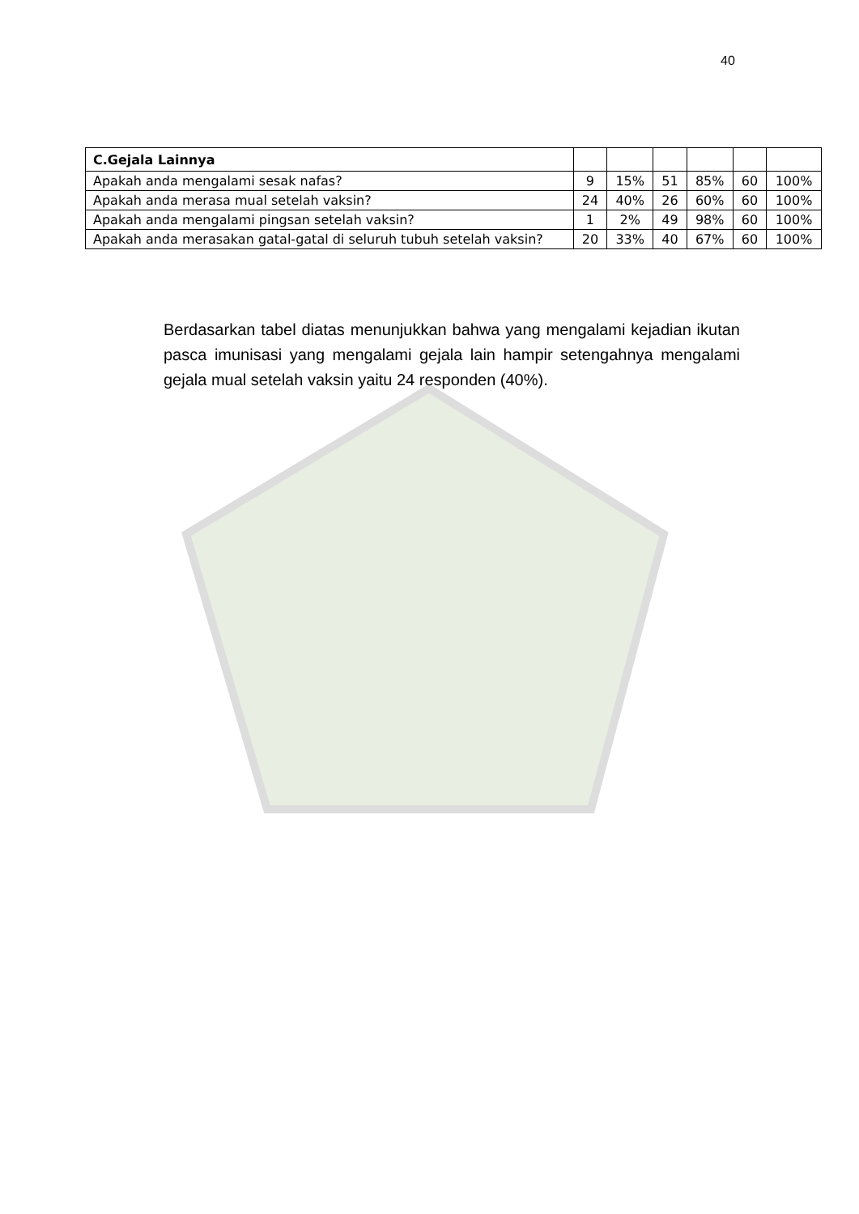40
| C.Gejala Lainnya | | | | | | |
| Apakah anda mengalami sesak nafas? | 9 | 15% | 51 | 85% | 60 | 100% |
| Apakah anda merasa mual setelah vaksin? | 24 | 40% | 26 | 60% | 60 | 100% |
| Apakah anda mengalami pingsan setelah vaksin? | 1 | 2% | 49 | 98% | 60 | 100% |
| Apakah anda merasakan gatal-gatal di seluruh tubuh setelah vaksin? | 20 | 33% | 40 | 67% | 60 | 100% |
Berdasarkan tabel diatas menunjukkan bahwa yang mengalami kejadian ikutan pasca imunisasi yang mengalami gejala lain hampir setengahnya mengalami gejala mual setelah vaksin yaitu 24 responden (40%).